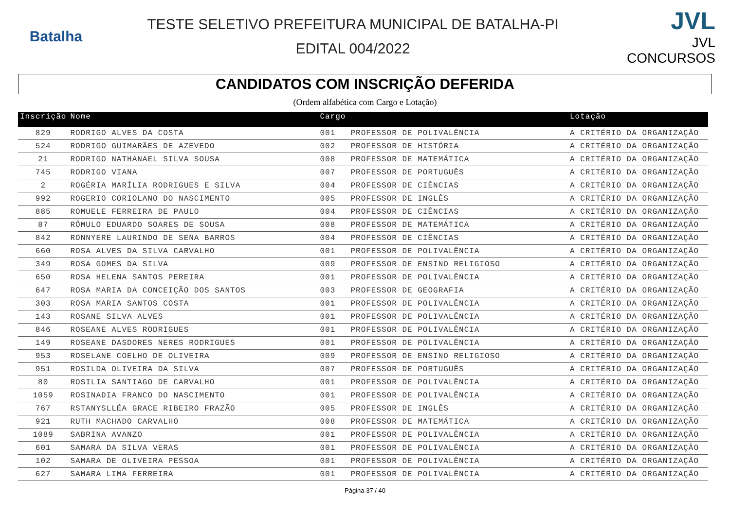Batalha
TESTE SELETIVO PREFEITURA MUNICIPAL DE BATALHA-PI
EDITAL 004/2022
JVL
JVL CONCURSOS
CANDIDATOS COM INSCRIÇÃO DEFERIDA
(Ordem alfabética com Cargo e Lotação)
| Inscrição | Nome | Cargo | | Lotação |
| --- | --- | --- | --- | --- |
| 829 | RODRIGO ALVES DA COSTA | 001 | PROFESSOR DE POLIVALÊNCIA | A CRITÉRIO DA ORGANIZAÇÃO |
| 524 | RODRIGO GUIMARÃES DE AZEVEDO | 002 | PROFESSOR DE HISTÓRIA | A CRITÉRIO DA ORGANIZAÇÃO |
| 21 | RODRIGO NATHANAEL SILVA SOUSA | 008 | PROFESSOR DE MATEMÁTICA | A CRITÉRIO DA ORGANIZAÇÃO |
| 745 | RODRIGO VIANA | 007 | PROFESSOR DE PORTUGUÊS | A CRITÉRIO DA ORGANIZAÇÃO |
| 2 | ROGÉRIA MARÍLIA RODRIGUES E SILVA | 004 | PROFESSOR DE CIÊNCIAS | A CRITÉRIO DA ORGANIZAÇÃO |
| 992 | ROGERIO CORIOLANO DO NASCIMENTO | 005 | PROFESSOR DE INGLÊS | A CRITÉRIO DA ORGANIZAÇÃO |
| 885 | ROMUELE FERREIRA DE PAULO | 004 | PROFESSOR DE CIÊNCIAS | A CRITÉRIO DA ORGANIZAÇÃO |
| 87 | RÔMULO EDUARDO SOARES DE SOUSA | 008 | PROFESSOR DE MATEMÁTICA | A CRITÉRIO DA ORGANIZAÇÃO |
| 842 | RONNYERE LAURINDO DE SENA BARROS | 004 | PROFESSOR DE CIÊNCIAS | A CRITÉRIO DA ORGANIZAÇÃO |
| 660 | ROSA ALVES DA SILVA CARVALHO | 001 | PROFESSOR DE POLIVALÊNCIA | A CRITÉRIO DA ORGANIZAÇÃO |
| 349 | ROSA GOMES DA SILVA | 009 | PROFESSOR DE ENSINO RELIGIOSO | A CRITÉRIO DA ORGANIZAÇÃO |
| 650 | ROSA HELENA SANTOS PEREIRA | 001 | PROFESSOR DE POLIVALÊNCIA | A CRITÉRIO DA ORGANIZAÇÃO |
| 647 | ROSA MARIA DA CONCEIÇÃO DOS SANTOS | 003 | PROFESSOR DE GEOGRAFIA | A CRITÉRIO DA ORGANIZAÇÃO |
| 303 | ROSA MARIA SANTOS COSTA | 001 | PROFESSOR DE POLIVALÊNCIA | A CRITÉRIO DA ORGANIZAÇÃO |
| 143 | ROSANE SILVA ALVES | 001 | PROFESSOR DE POLIVALÊNCIA | A CRITÉRIO DA ORGANIZAÇÃO |
| 846 | ROSEANE ALVES RODRIGUES | 001 | PROFESSOR DE POLIVALÊNCIA | A CRITÉRIO DA ORGANIZAÇÃO |
| 149 | ROSEANE DASDORES NERES RODRIGUES | 001 | PROFESSOR DE POLIVALÊNCIA | A CRITÉRIO DA ORGANIZAÇÃO |
| 953 | ROSELANE COELHO DE OLIVEIRA | 009 | PROFESSOR DE ENSINO RELIGIOSO | A CRITÉRIO DA ORGANIZAÇÃO |
| 951 | ROSILDA OLIVEIRA DA SILVA | 007 | PROFESSOR DE PORTUGUÊS | A CRITÉRIO DA ORGANIZAÇÃO |
| 80 | ROSILIA SANTIAGO DE CARVALHO | 001 | PROFESSOR DE POLIVALÊNCIA | A CRITÉRIO DA ORGANIZAÇÃO |
| 1059 | ROSINADIA FRANCO DO NASCIMENTO | 001 | PROFESSOR DE POLIVALÊNCIA | A CRITÉRIO DA ORGANIZAÇÃO |
| 767 | RSTANYSLLÉA GRACE RIBEIRO FRAZÃO | 005 | PROFESSOR DE INGLÊS | A CRITÉRIO DA ORGANIZAÇÃO |
| 921 | RUTH MACHADO CARVALHO | 008 | PROFESSOR DE MATEMÁTICA | A CRITÉRIO DA ORGANIZAÇÃO |
| 1089 | SABRINA AVANZO | 001 | PROFESSOR DE POLIVALÊNCIA | A CRITÉRIO DA ORGANIZAÇÃO |
| 601 | SAMARA DA SILVA VERAS | 001 | PROFESSOR DE POLIVALÊNCIA | A CRITÉRIO DA ORGANIZAÇÃO |
| 102 | SAMARA DE OLIVEIRA PESSOA | 001 | PROFESSOR DE POLIVALÊNCIA | A CRITÉRIO DA ORGANIZAÇÃO |
| 627 | SAMARA LIMA FERREIRA | 001 | PROFESSOR DE POLIVALÊNCIA | A CRITÉRIO DA ORGANIZAÇÃO |
Página 37 / 40